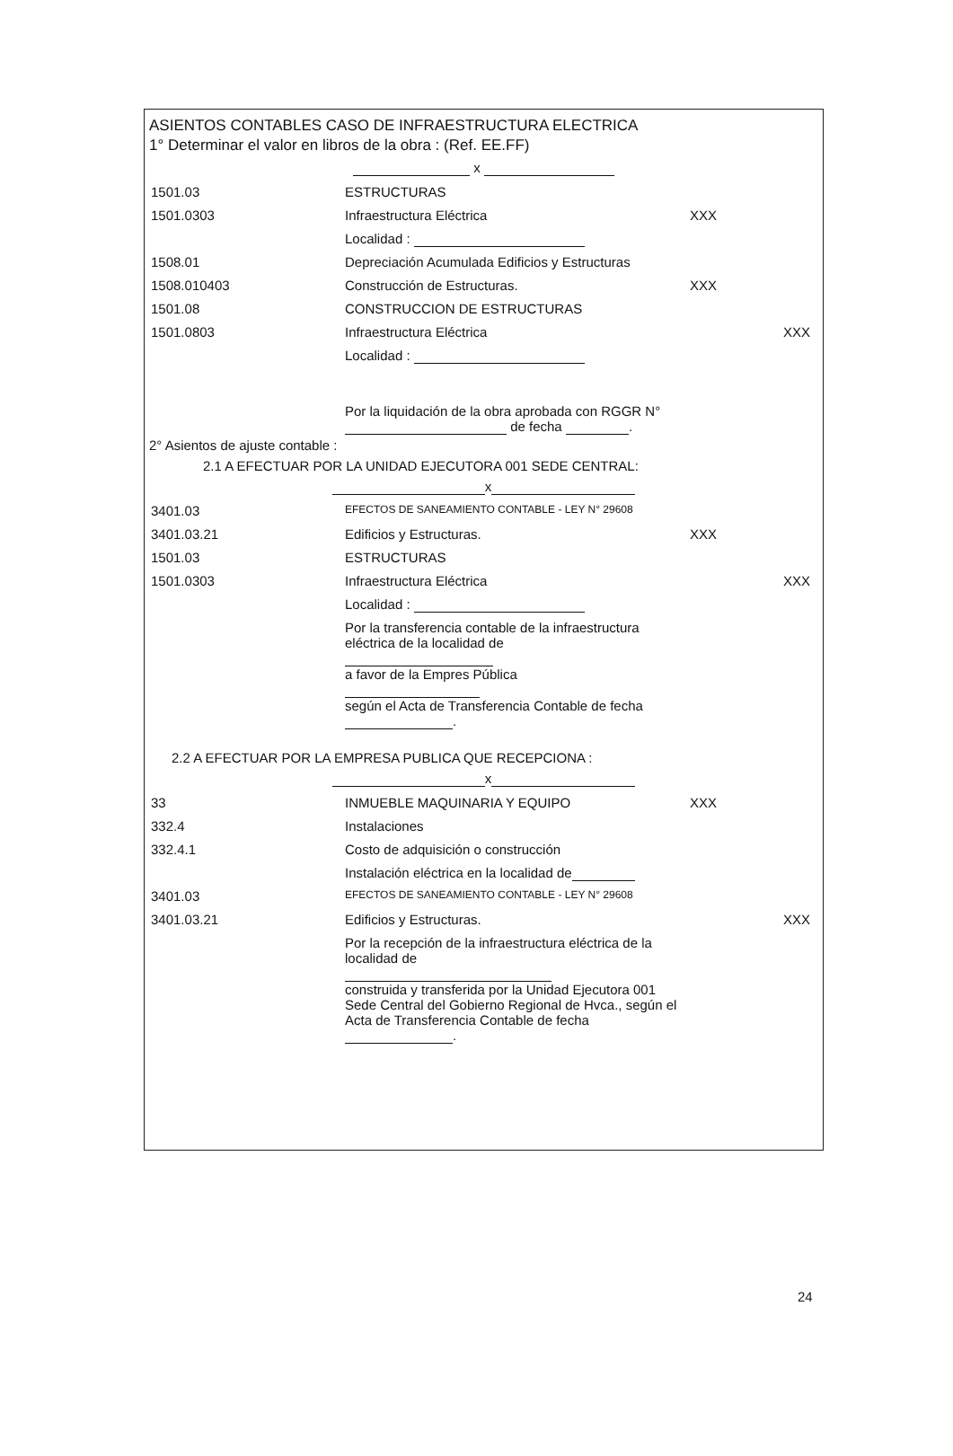ASIENTOS CONTABLES CASO DE INFRAESTRUCTURA ELECTRICA
1° Determinar el valor en libros de la obra : (Ref. EE.FF)
x
| 1501.03 | ESTRUCTURAS | | |
| 1501.0303 | Infraestructura Eléctrica | XXX | |
| | Localidad : | | |
| 1508.01 | Depreciación Acumulada Edificios y Estructuras | | |
| 1508.010403 | Construcción de Estructuras. | XXX | |
| 1501.08 | CONSTRUCCION DE ESTRUCTURAS | | |
| 1501.0803 | Infraestructura Eléctrica | | XXX |
| | Localidad : | | |
| | Por la liquidación de la obra aprobada con RGGR N° de fecha . | | |
2° Asientos de ajuste contable :
2.1 A EFECTUAR POR LA UNIDAD EJECUTORA 001 SEDE CENTRAL:
x
| 3401.03 | EFECTOS DE SANEAMIENTO CONTABLE - LEY N° 29608 | | |
| 3401.03.21 | Edificios y Estructuras. | XXX | |
| 1501.03 | ESTRUCTURAS | | |
| 1501.0303 | Infraestructura Eléctrica | | XXX |
| | Localidad : | | |
| | Por la transferencia contable de la infraestructura eléctrica de la localidad de a favor de la Empres Pública según el Acta de Transferencia Contable de fecha . | | |
2.2 A EFECTUAR POR LA EMPRESA PUBLICA QUE RECEPCIONA :
x
| 33 | INMUEBLE MAQUINARIA Y EQUIPO | XXX | |
| 332.4 | Instalaciones | | |
| 332.4.1 | Costo de adquisición o construcción | | |
| | Instalación eléctrica en la localidad de | | |
| 3401.03 | EFECTOS DE SANEAMIENTO CONTABLE - LEY N° 29608 | | |
| 3401.03.21 | Edificios y Estructuras. | | XXX |
| | Por la recepción de la infraestructura eléctrica de la localidad de construida y transferida por la Unidad Ejecutora 001 Sede Central del Gobierno Regional de Hvca., según el Acta de Transferencia Contable de fecha . | | |
24